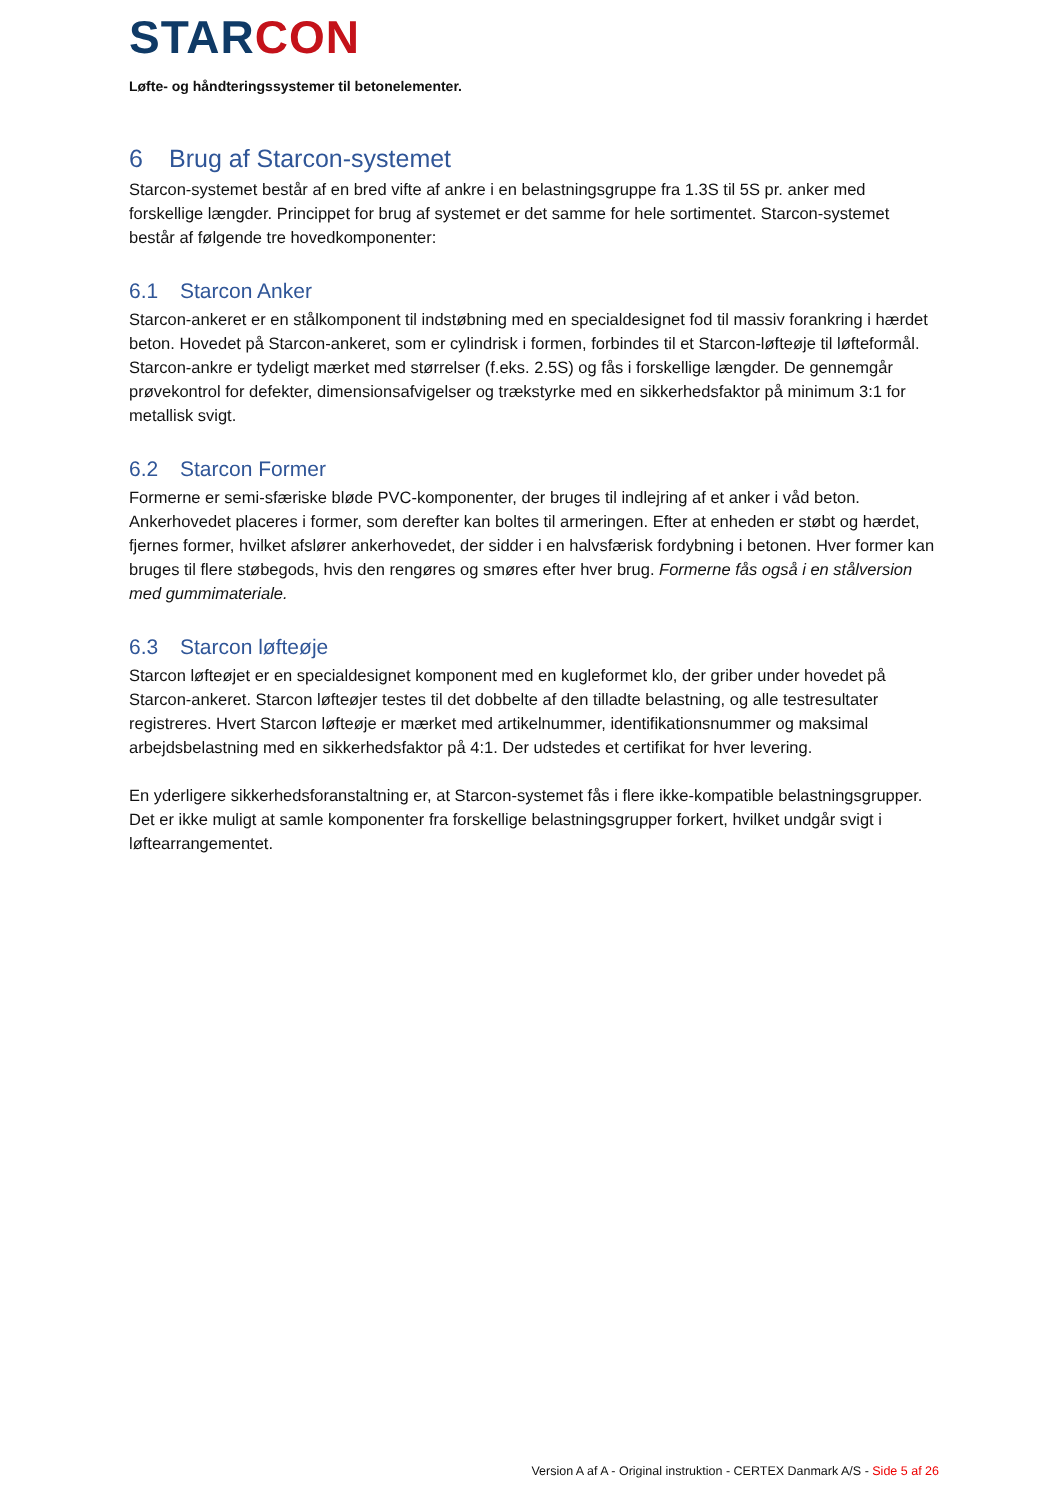STAR CON
Løfte- og håndteringssystemer til betonelementer.
6 Brug af Starcon-systemet
Starcon-systemet består af en bred vifte af ankre i en belastningsgruppe fra 1.3S til 5S pr. anker med forskellige længder. Princippet for brug af systemet er det samme for hele sortimentet. Starcon-systemet består af følgende tre hovedkomponenter:
6.1 Starcon Anker
Starcon-ankeret er en stålkomponent til indstøbning med en specialdesignet fod til massiv forankring i hærdet beton. Hovedet på Starcon-ankeret, som er cylindrisk i formen, forbindes til et Starcon-løfteøje til løfteformål. Starcon-ankre er tydeligt mærket med størrelser (f.eks. 2.5S) og fås i forskellige længder. De gennemgår prøvekontrol for defekter, dimensionsafvigelser og trækstyrke med en sikkerhedsfaktor på minimum 3:1 for metallisk svigt.
6.2 Starcon Former
Formerne er semi-sfæriske bløde PVC-komponenter, der bruges til indlejring af et anker i våd beton. Ankerhovedet placeres i former, som derefter kan boltes til armeringen. Efter at enheden er støbt og hærdet, fjernes former, hvilket afslører ankerhovedet, der sidder i en halvsfærisk fordybning i betonen. Hver former kan bruges til flere støbegods, hvis den rengøres og smøres efter hver brug. Formerne fås også i en stålversion med gummimateriale.
6.3 Starcon løfteøje
Starcon løfteøjet er en specialdesignet komponent med en kugleformet klo, der griber under hovedet på Starcon-ankeret. Starcon løfteøjer testes til det dobbelte af den tilladte belastning, og alle testresultater registreres. Hvert Starcon løfteøje er mærket med artikelnummer, identifikationsnummer og maksimal arbejdsbelastning med en sikkerhedsfaktor på 4:1. Der udstedes et certifikat for hver levering.
En yderligere sikkerhedsforanstaltning er, at Starcon-systemet fås i flere ikke-kompatible belastningsgrupper. Det er ikke muligt at samle komponenter fra forskellige belastningsgrupper forkert, hvilket undgår svigt i løftearrangementet.
Version A af A - Original instruktion - CERTEX Danmark A/S - Side 5 af 26